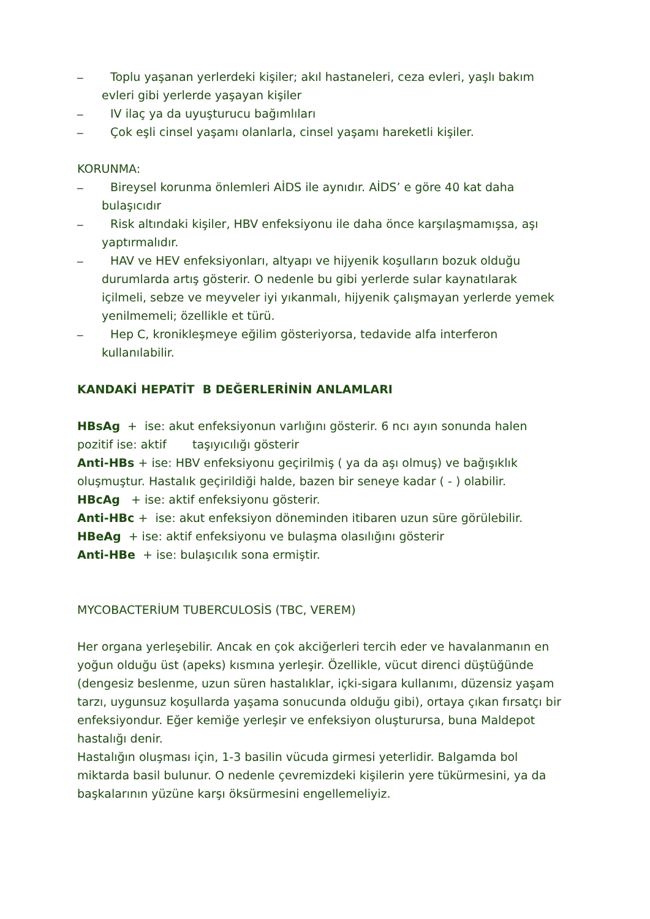_ Toplu yaşanan yerlerdeki kişiler; akıl hastaneleri, ceza evleri, yaşlı bakım evleri gibi yerlerde yaşayan kişiler
_ IV ilaç ya da uyuşturucu bağımlıları
_ Çok eşli cinsel yaşamı olanlarla, cinsel yaşamı hareketli kişiler.
KORUNMA:
_ Bireysel korunma önlemleri AİDS ile aynıdır. AİDS’ e göre 40 kat daha bulaşıcıdır
_ Risk altındaki kişiler, HBV enfeksiyonu ile daha önce karşılaşmamışsa, aşı yaptırmalıdır.
_ HAV ve HEV enfeksiyonları, altyapı ve hijyenik koşulların bozuk olduğu durumlarda artış gösterir. O nedenle bu gibi yerlerde sular kaynatılarak içilmeli, sebze ve meyveler iyi yıkanmalı, hijyenik çalışmayan yerlerde yemek yenilmemeli; özellikle et türü.
_ Hep C, kronikleşmeye eğilim gösteriyorsa, tedavide alfa interferon kullanılabilir.
KANDAKİ HEPATİT B DEĞERLERİNİN ANLAMLARI
HBsAg + ise: akut enfeksiyonun varlığını gösterir. 6 ncı ayın sonunda halen pozitif ise: aktif taşıyıcılığı gösterir
Anti-HBs + ise: HBV enfeksiyonu geçirilmiş ( ya da aşı olmuş) ve bağışıklık oluşmuştur. Hastalık geçirildiği halde, bazen bir seneye kadar ( - ) olabilir.
HBcAg + ise: aktif enfeksiyonu gösterir.
Anti-HBc + ise: akut enfeksiyon döneminden itibaren uzun süre görülebilir.
HBeAg + ise: aktif enfeksiyonu ve bulaşma olasılığını gösterir
Anti-HBe + ise: bulaşıcılık sona ermiştir.
MYCOBACTERİUM TUBERCULOSİS (TBC, VEREM)
Her organa yerleşebilir. Ancak en çok akciğerleri tercih eder ve havalanmanın en yoğun olduğu üst (apeks) kısmına yerleşir. Özellikle, vücut direnci düştüğünde (dengesiz beslenme, uzun süren hastalıklar, içki-sigara kullanımı, düzensiz yaşam tarzı, uygunsuz koşullarda yaşama sonucunda olduğu gibi), ortaya çıkan fırsatçı bir enfeksiyondur. Eğer kemiğe yerleşir ve enfeksiyon oluşturursa, buna Maldepot hastalığı denir.
Hastalığın oluşması için, 1-3 basilin vücuda girmesi yeterlidir. Balgamda bol miktarda basil bulunur. O nedenle çevremizdeki kişilerin yere tükürmesini, ya da başkalarının yüzüne karşı öksürmesini engellemeliyiz.